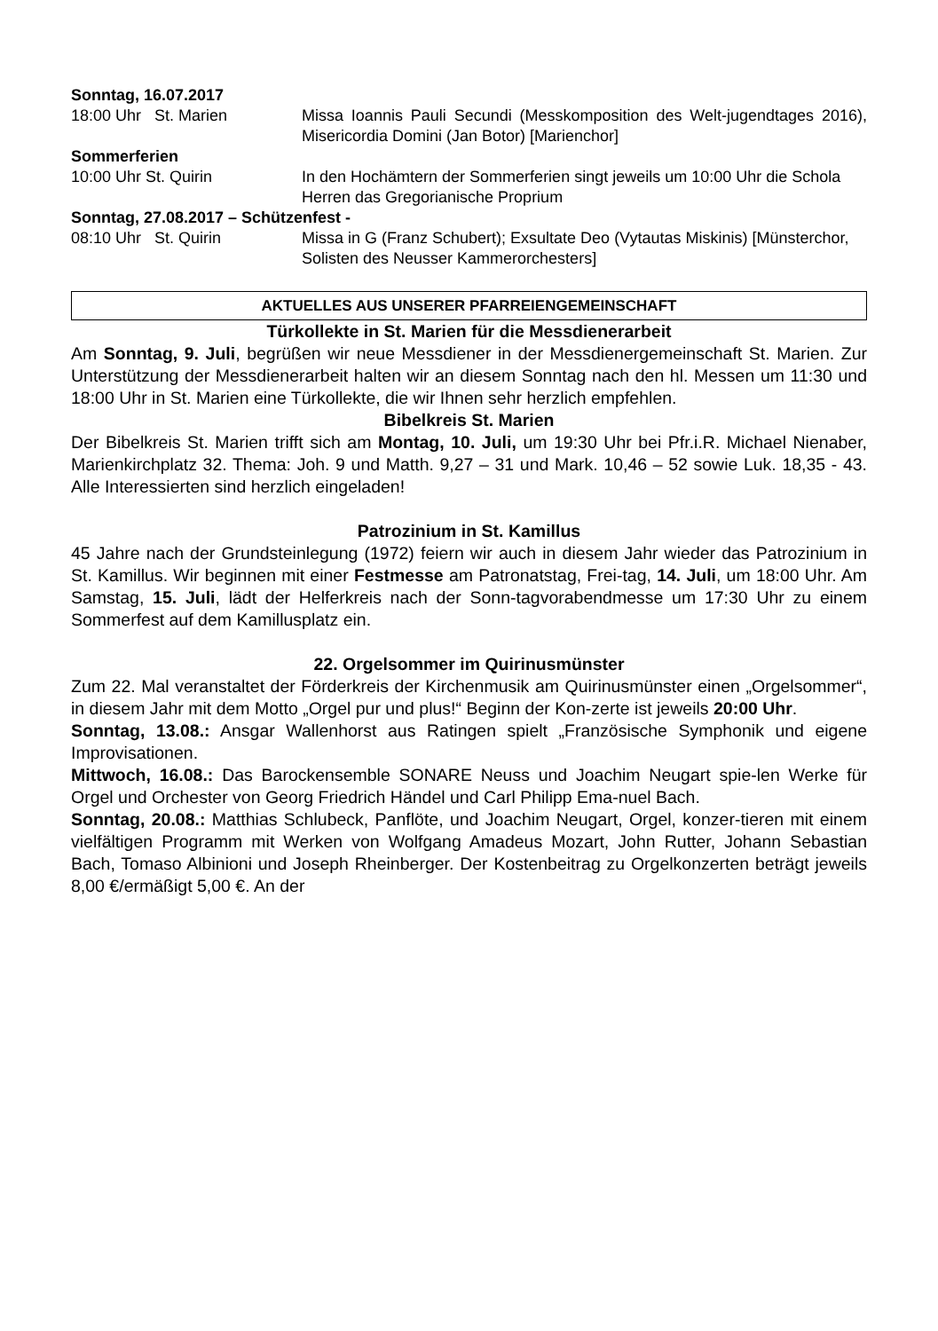Sonntag, 16.07.2017
18:00 Uhr St. Marien Missa Ioannis Pauli Secundi (Messkomposition des Welt-jugendtages 2016), Misericordia Domini (Jan Botor) [Marienchor]
Sommerferien
10:00 Uhr St. Quirin In den Hochämtern der Sommerferien singt jeweils um 10:00 Uhr die Schola Herren das Gregorianische Proprium
Sonntag, 27.08.2017 – Schützenfest -
08:10 Uhr St. Quirin Missa in G (Franz Schubert); Exsultate Deo (Vytautas Miskinis) [Münsterchor, Solisten des Neusser Kammerorchesters]
AKTUELLES AUS UNSERER PFARREIENGEMEINSCHAFT
Türkollekte in St. Marien für die Messdienerarbeit
Am Sonntag, 9. Juli, begrüßen wir neue Messdiener in der Messdienergemeinschaft St. Marien. Zur Unterstützung der Messdienerarbeit halten wir an diesem Sonntag nach den hl. Messen um 11:30 und 18:00 Uhr in St. Marien eine Türkollekte, die wir Ihnen sehr herzlich empfehlen.
Bibelkreis St. Marien
Der Bibelkreis St. Marien trifft sich am Montag, 10. Juli, um 19:30 Uhr bei Pfr.i.R. Michael Nienaber, Marienkirchplatz 32. Thema: Joh. 9 und Matth. 9,27 – 31 und Mark. 10,46 – 52 sowie Luk. 18,35 - 43. Alle Interessierten sind herzlich eingeladen!
Patrozinium in St. Kamillus
45 Jahre nach der Grundsteinlegung (1972) feiern wir auch in diesem Jahr wieder das Patrozinium in St. Kamillus. Wir beginnen mit einer Festmesse am Patronatstag, Frei-tag, 14. Juli, um 18:00 Uhr. Am Samstag, 15. Juli, lädt der Helferkreis nach der Sonn-tagvorabendmesse um 17:30 Uhr zu einem Sommerfest auf dem Kamillusplatz ein.
22. Orgelsommer im Quirinusmünster
Zum 22. Mal veranstaltet der Förderkreis der Kirchenmusik am Quirinusmünster einen „Orgelsommer“, in diesem Jahr mit dem Motto „Orgel pur und plus!“ Beginn der Kon-zerte ist jeweils 20:00 Uhr.
Sonntag, 13.08.: Ansgar Wallenhorst aus Ratingen spielt „Französische Symphonik und eigene Improvisationen.
Mittwoch, 16.08.: Das Barockensemble SONARE Neuss und Joachim Neugart spie-len Werke für Orgel und Orchester von Georg Friedrich Händel und Carl Philipp Ema-nuel Bach.
Sonntag, 20.08.: Matthias Schlubeck, Panflöte, und Joachim Neugart, Orgel, konzer-tieren mit einem vielfältigen Programm mit Werken von Wolfgang Amadeus Mozart, John Rutter, Johann Sebastian Bach, Tomaso Albinioni und Joseph Rheinberger. Der Kostenbeitrag zu Orgelkonzerten beträgt jeweils 8,00 €/ermäßigt 5,00 €. An der